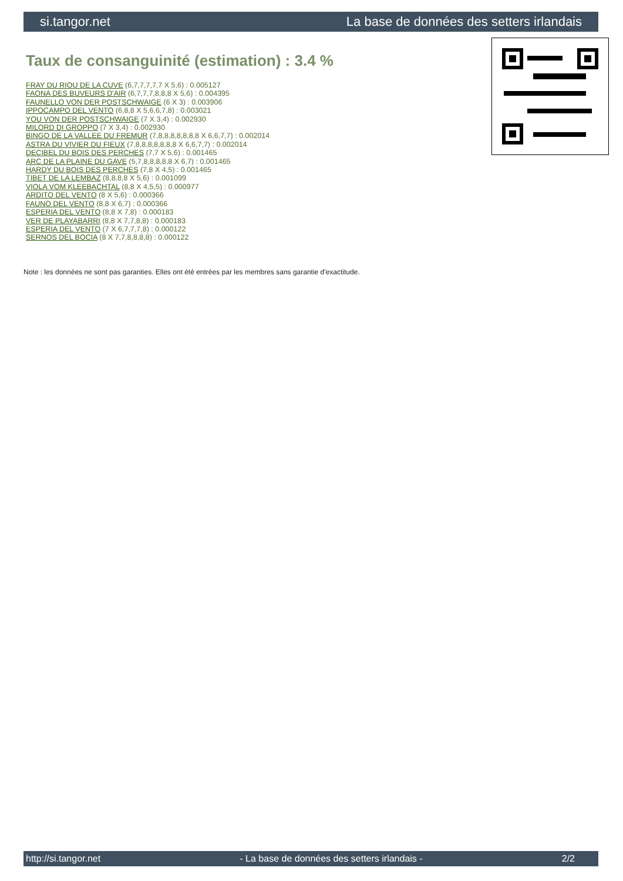si.tangor.net La base de données des setters irlandais
Taux de consanguinité (estimation) : 3.4 %
FRAY DU RIOU DE LA CUVE (6,7,7,7,7,7 X 5,6) : 0.005127
FAONA DES BUVEURS D'AIR (6,7,7,7,8,8,8 X 5,6) : 0.004395
FAUNELLO VON DER POSTSCHWAIGE (6 X 3) : 0.003906
IPPOCAMPO DEL VENTO (6,8,8 X 5,6,6,7,8) : 0.003021
YOU VON DER POSTSCHWAIGE (7 X 3,4) : 0.002930
MILORD DI GROPPO (7 X 3,4) : 0.002930
BINGO DE LA VALLEE DU FREMUR (7,8,8,8,8,8,8,8 X 6,6,7,7) : 0.002014
ASTRA DU VIVIER DU FIEUX (7,8,8,8,8,8,8,8 X 6,6,7,7) : 0.002014
DECIBEL DU BOIS DES PERCHES (7,7 X 5,6) : 0.001465
ARC DE LA PLAINE DU GAVE (5,7,8,8,8,8,8 X 6,7) : 0.001465
HARDY DU BOIS DES PERCHES (7,8 X 4,5) : 0.001465
TIBET DE LA LEMBAZ (8,8,8,8 X 5,6) : 0.001099
VIOLA VOM KLEEBACHTAL (8,8 X 4,5,5) : 0.000977
ARDITO DEL VENTO (8 X 5,6) : 0.000366
FAUNO DEL VENTO (8,8 X 6,7) : 0.000366
ESPERIA DEL VENTO (8,8 X 7,8) : 0.000183
VER DE PLAYABARRI (8,8 X 7,7,8,8) : 0.000183
ESPERIA DEL VENTO (7 X 6,7,7,7,8) : 0.000122
SERNOS DEL BOCIA (8 X 7,7,8,8,8,8) : 0.000122
Note : les données ne sont pas garanties. Elles ont été entrées par les membres sans garantie d'exactitude.
http://si.tangor.net - La base de données des setters irlandais - 2/2